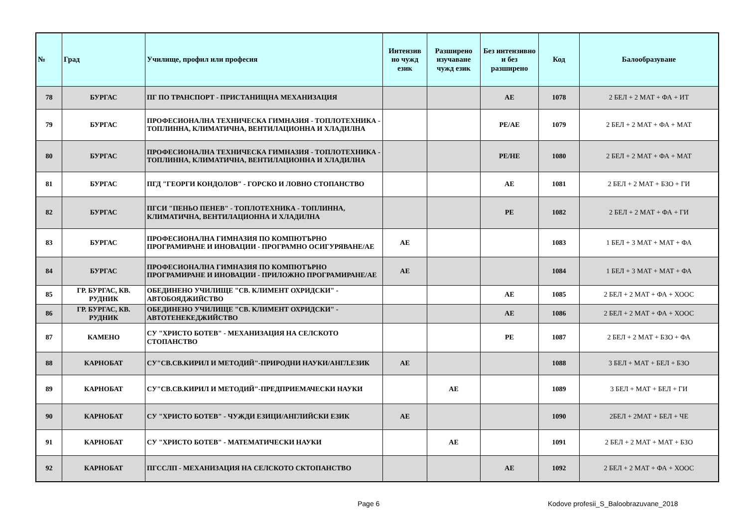| № | Град | Училище, профил или професия | Интензив но чужд език | Разширено изучаване чужд език | Без интензивно и без разширено | Код | Балообразуване |
| --- | --- | --- | --- | --- | --- | --- | --- |
| 78 | БУРГАС | ПГ ПО ТРАНСПОРТ - ПРИСТАНИЩНА МЕХАНИЗАЦИЯ | | | АЕ | 1078 | 2 БЕЛ + 2 МАТ + ФА + ИТ |
| 79 | БУРГАС | ПРОФЕСИОНАЛНА ТЕХНИЧЕСКА ГИМНАЗИЯ - ТОПЛОТЕХНИКА - ТОПЛИННА, КЛИМАТИЧНА, ВЕНТИЛАЦИОННА И ХЛАДИЛНА | | | РЕ/АЕ | 1079 | 2 БЕЛ + 2 МАТ + ФА + МАТ |
| 80 | БУРГАС | ПРОФЕСИОНАЛНА ТЕХНИЧЕСКА ГИМНАЗИЯ - ТОПЛОТЕХНИКА - ТОПЛИННА, КЛИМАТИЧНА, ВЕНТИЛАЦИОННА И ХЛАДИЛНА | | | РЕ/НЕ | 1080 | 2 БЕЛ + 2 МАТ + ФА + МАТ |
| 81 | БУРГАС | ПГД "ГЕОРГИ КОНДОЛОВ" - ГОРСКО И ЛОВНО СТОПАНСТВО | | | АЕ | 1081 | 2 БЕЛ + 2 МАТ + БЗО + ГИ |
| 82 | БУРГАС | ПГСИ "ПЕНЬО ПЕНЕВ" - ТОПЛОТЕХНИКА - ТОПЛИННА, КЛИМАТИЧНА, ВЕНТИЛАЦИОННА И ХЛАДИЛНА | | | РЕ | 1082 | 2 БЕЛ + 2 МАТ + ФА + ГИ |
| 83 | БУРГАС | ПРОФЕСИОНАЛНА ГИМНАЗИЯ ПО КОМПЮТЪРНО ПРОГРАМИРАНЕ И ИНОВАЦИИ - ПРОГРАМНО ОСИГУРЯВАНЕ/АЕ | АЕ | | | 1083 | 1 БЕЛ + 3 МАТ + МАТ + ФА |
| 84 | БУРГАС | ПРОФЕСИОНАЛНА ГИМНАЗИЯ ПО КОМПЮТЪРНО ПРОГРАМИРАНЕ И ИНОВАЦИИ - ПРИЛОЖНО ПРОГРАМИРАНЕ/АЕ | АЕ | | | 1084 | 1 БЕЛ + 3 МАТ + МАТ + ФА |
| 85 | ГР. БУРГАС, КВ. РУДНИК | ОБЕДИНЕНО УЧИЛИЩЕ "СВ. КЛИМЕНТ ОХРИДСКИ" - АВТОБОЯДЖИЙСТВО | | | АЕ | 1085 | 2 БЕЛ + 2 МАТ + ФА + ХООС |
| 86 | ГР. БУРГАС, КВ. РУДНИК | ОБЕДИНЕНО УЧИЛИЩЕ "СВ. КЛИМЕНТ ОХРИДСКИ" - АВТОТЕНЕКЕДЖИЙСТВО | | | АЕ | 1086 | 2 БЕЛ + 2 МАТ + ФА + ХООС |
| 87 | КАМЕНО | СУ "ХРИСТО БОТЕВ" - МЕХАНИЗАЦИЯ НА СЕЛСКОТО СТОПАНСТВО | | | РЕ | 1087 | 2 БЕЛ + 2 МАТ + БЗО + ФА |
| 88 | КАРНОБАТ | СУ"СВ.СВ.КИРИЛ И МЕТОДИЙ"-ПРИРОДНИ НАУКИ/АНГЛ.ЕЗИК | АЕ | | | 1088 | 3 БЕЛ + МАТ + БЕЛ + БЗО |
| 89 | КАРНОБАТ | СУ"СВ.СВ.КИРИЛ И МЕТОДИЙ"-ПРЕДПРИЕМАЧЕСКИ НАУКИ | | АЕ | | 1089 | 3 БЕЛ + МАТ + БЕЛ + ГИ |
| 90 | КАРНОБАТ | СУ "ХРИСТО БОТЕВ" - ЧУЖДИ ЕЗИЦИ/АНГЛИЙСКИ ЕЗИК | АЕ | | | 1090 | 2БЕЛ + 2МАТ + БЕЛ + ЧЕ |
| 91 | КАРНОБАТ | СУ "ХРИСТО БОТЕВ" - МАТЕМАТИЧЕСКИ НАУКИ | | АЕ | | 1091 | 2 БЕЛ + 2 МАТ + МАТ + БЗО |
| 92 | КАРНОБАТ | ПГССЛП - МЕХАНИЗАЦИЯ НА СЕЛСКОТО СКТОПАНСТВО | | | АЕ | 1092 | 2 БЕЛ + 2 МАТ + ФА + ХООС |
Page 6 Kodove profesii_S_Baloobrazuvane_2018